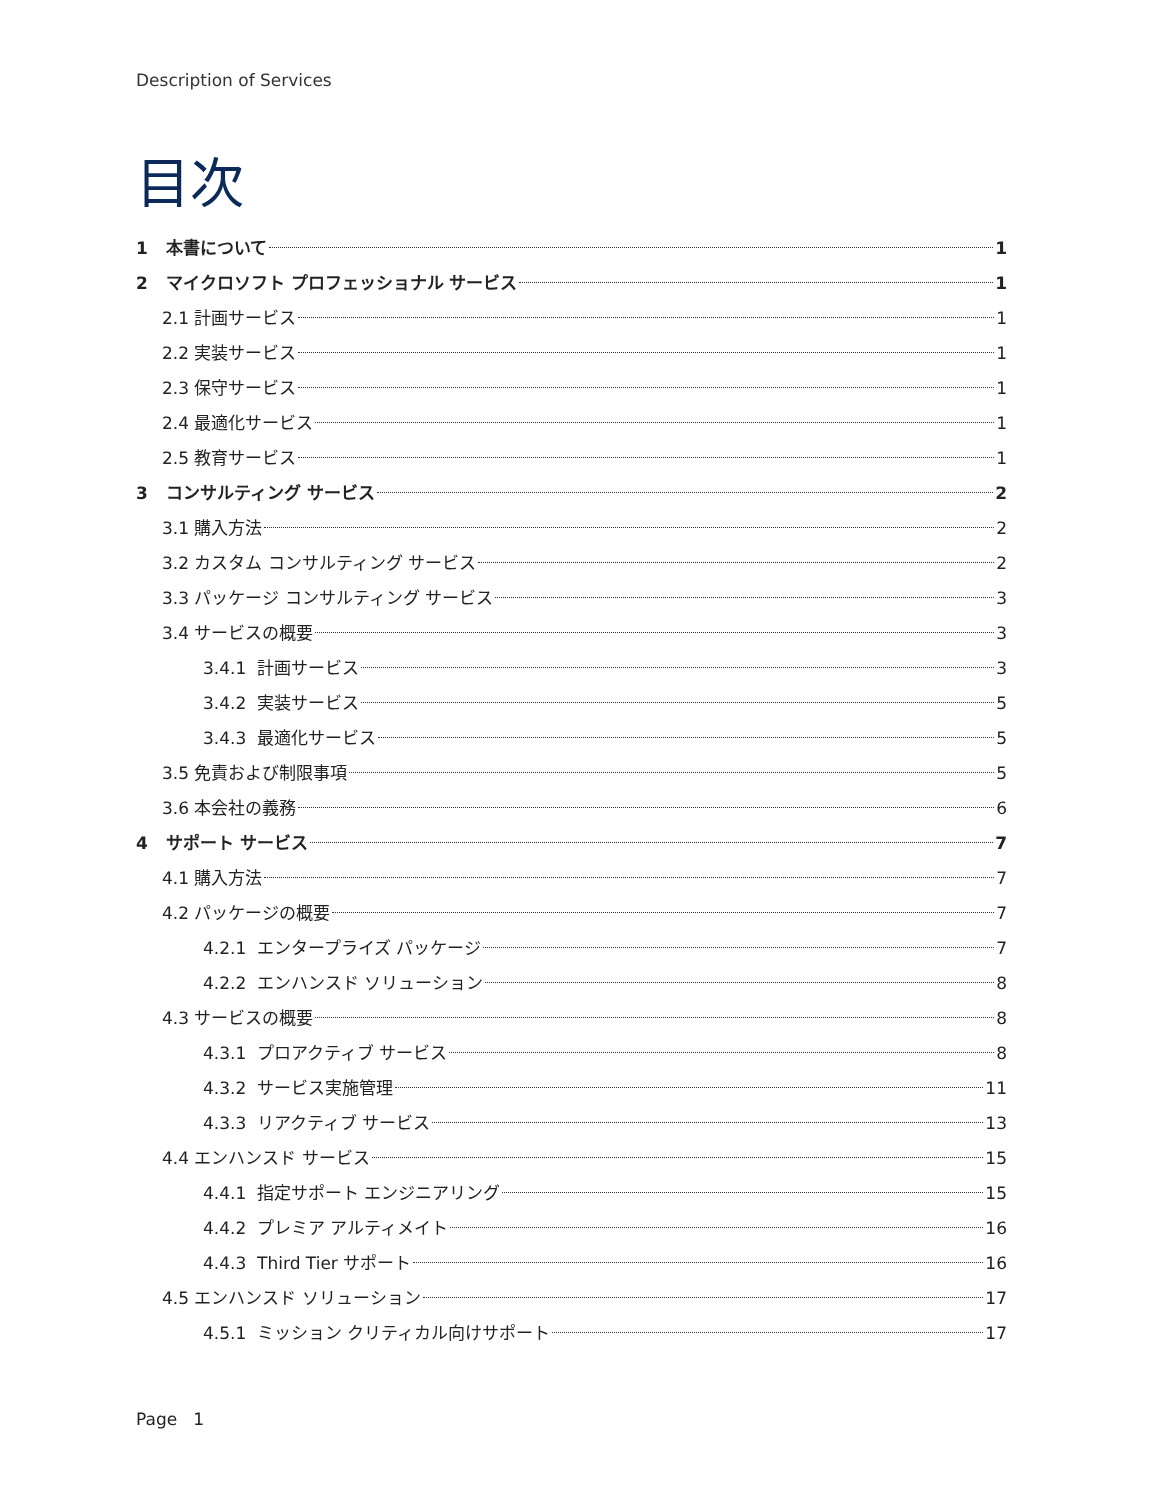Description of Services
目次
1 本書について 1
2 マイクロソフト プロフェッショナル サービス 1
2.1 計画サービス 1
2.2 実装サービス 1
2.3 保守サービス 1
2.4 最適化サービス 1
2.5 教育サービス 1
3 コンサルティング サービス 2
3.1 購入方法 2
3.2 カスタム コンサルティング サービス 2
3.3 パッケージ コンサルティング サービス 3
3.4 サービスの概要 3
3.4.1 計画サービス 3
3.4.2 実装サービス 5
3.4.3 最適化サービス 5
3.5 免責および制限事項 5
3.6 本会社の義務 6
4 サポート サービス 7
4.1 購入方法 7
4.2 パッケージの概要 7
4.2.1 エンタープライズ パッケージ 7
4.2.2 エンハンスド ソリューション 8
4.3 サービスの概要 8
4.3.1 プロアクティブ サービス 8
4.3.2 サービス実施管理 11
4.3.3 リアクティブ サービス 13
4.4 エンハンスド サービス 15
4.4.1 指定サポート エンジニアリング 15
4.4.2 プレミア アルティメイト 16
4.4.3 Third Tier サポート 16
4.5 エンハンスド ソリューション 17
4.5.1 ミッション クリティカル向けサポート 17
Page 1